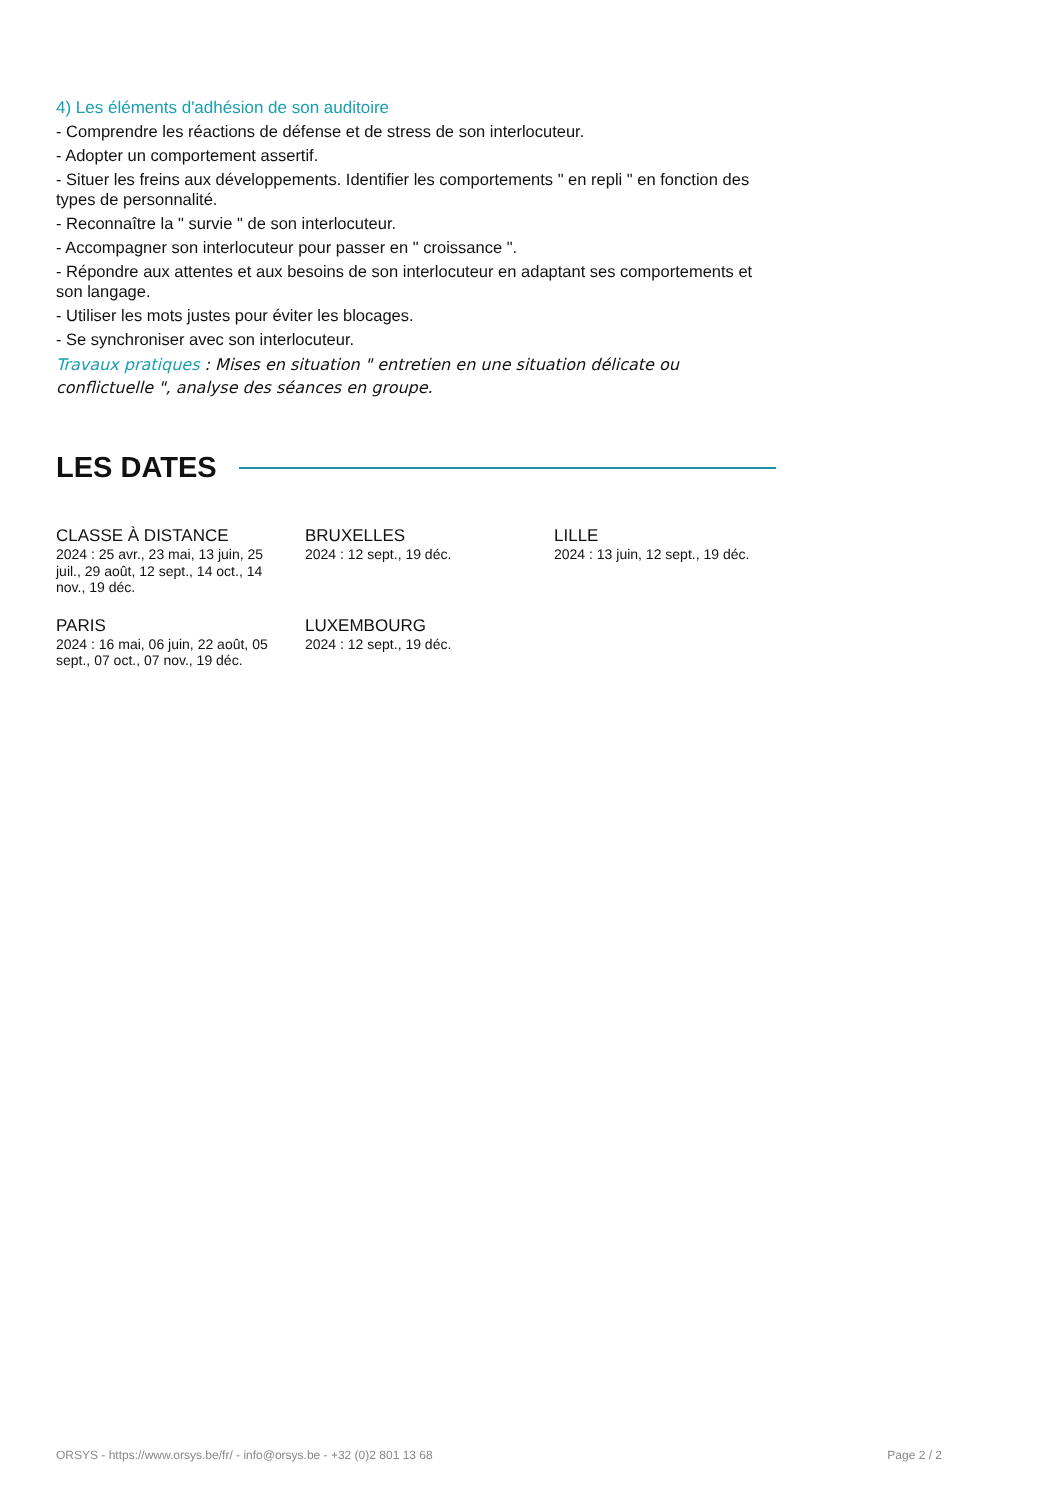4) Les éléments d'adhésion de son auditoire
- Comprendre les réactions de défense et de stress de son interlocuteur.
- Adopter un comportement assertif.
- Situer les freins aux développements. Identifier les comportements " en repli " en fonction des types de personnalité.
- Reconnaître la " survie " de son interlocuteur.
- Accompagner son interlocuteur pour passer en " croissance ".
- Répondre aux attentes et aux besoins de son interlocuteur en adaptant ses comportements et son langage.
- Utiliser les mots justes pour éviter les blocages.
- Se synchroniser avec son interlocuteur.
Travaux pratiques : Mises en situation " entretien en une situation délicate ou conflictuelle ", analyse des séances en groupe.
LES DATES
CLASSE À DISTANCE
2024 : 25 avr., 23 mai, 13 juin, 25 juil., 29 août, 12 sept., 14 oct., 14 nov., 19 déc.
BRUXELLES
2024 : 12 sept., 19 déc.
LILLE
2024 : 13 juin, 12 sept., 19 déc.
PARIS
2024 : 16 mai, 06 juin, 22 août, 05 sept., 07 oct., 07 nov., 19 déc.
LUXEMBOURG
2024 : 12 sept., 19 déc.
ORSYS - https://www.orsys.be/fr/ - info@orsys.be - +32 (0)2 801 13 68 Page 2 / 2